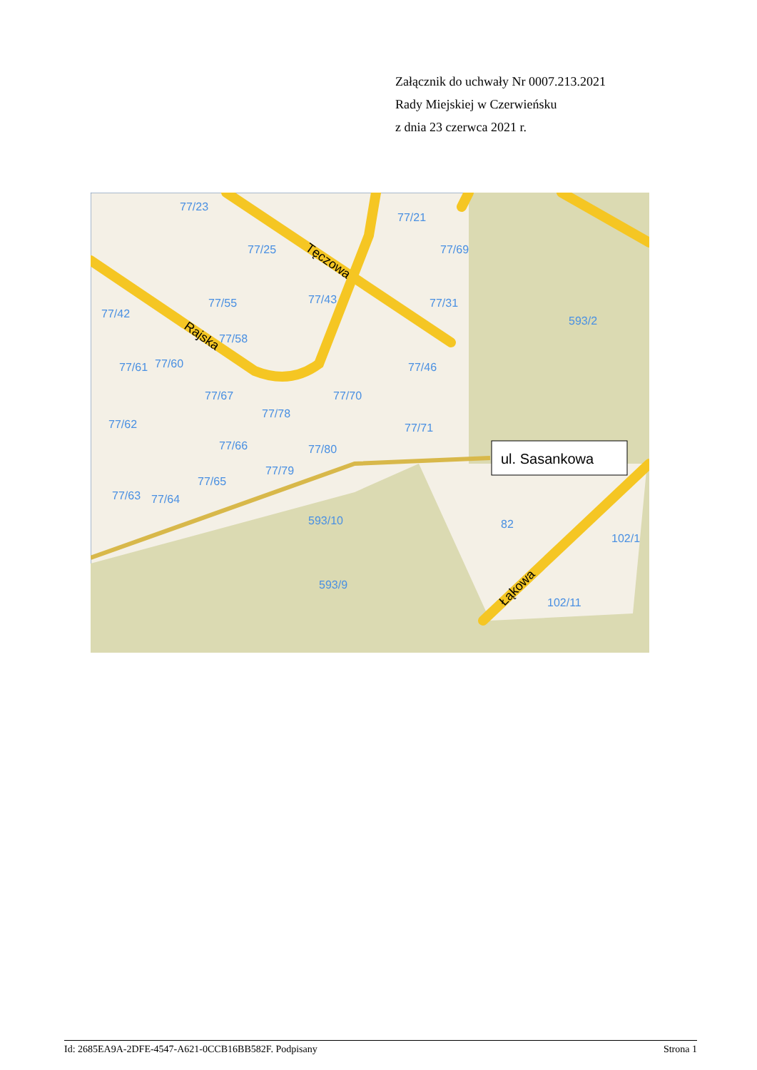Załącznik do uchwały Nr 0007.213.2021
Rady Miejskiej w Czerwieńsku
z dnia 23 czerwca 2021 r.
77/23
77/25
77/55
77/42
77/61
77/60
77/58
77/67
77/62
77/66
77/78
77/43
77/70
77/71
77/80
77/79
77/65
77/63
77/64
593/10
593/9
593/2
82
102/11
77/21
77/69
77/31
77/46
102/1
Rajska
Tęczowa
Łąkowa
ul. Sasankowa
Id: 2685EA9A-2DFE-4547-A621-0CCB16BB582F. Podpisany Strona 1